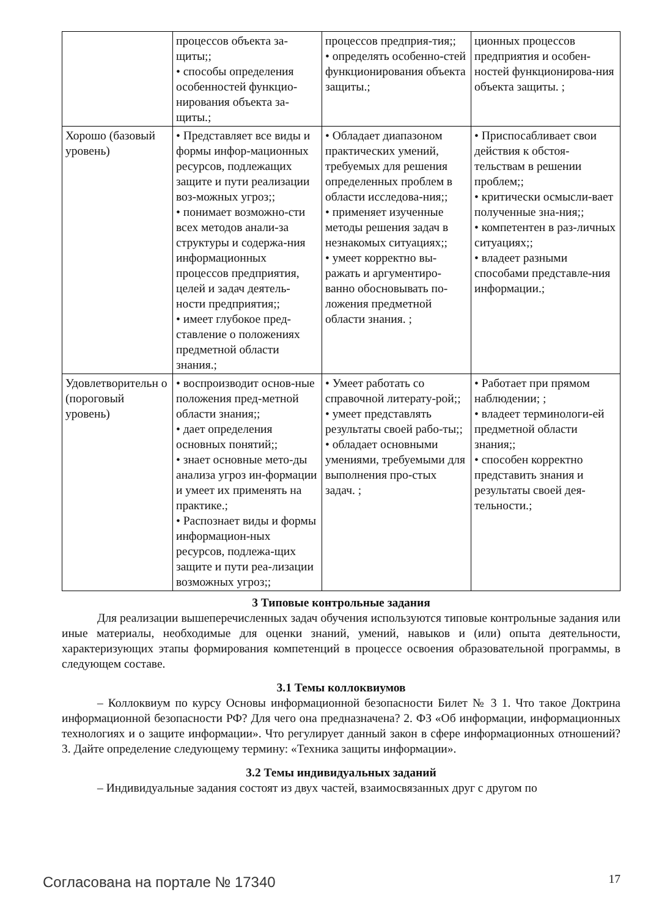| | процессов объекта за-щиты;; • способы определения особенностей функцио-нирования объекта за-щиты.; | процессов предприя-тия;; • определять особенно-стей функционирования объекта защиты.; | ционных процессов предприятия и особен-ностей функционирова-ния объекта защиты. ; |
| Хорошо (базовый уровень) | • Представляет все виды и формы инфор-мационных ресурсов, подлежащих защите и пути реализации воз-можных угроз;; • понимает возможно-сти всех методов анали-за структуры и содержа-ния информационных процессов предприятия, целей и задач деятель-ности предприятия;; • имеет глубокое пред-ставление о положениях предметной области знания.; | • Обладает диапазоном практических умений, требуемых для решения определенных проблем в области исследова-ния;; • применяет изученные методы решения задач в незнакомых ситуациях;; • умеет корректно вы-ражать и аргументиро-ванно обосновывать по-ложения предметной области знания. ; | • Приспосабливает свои действия к обстоя-тельствам в решении проблем;; • критически осмысли-вает полученные зна-ния;; • компетентен в раз-личных ситуациях;; • владеет разными способами представле-ния информации.; |
| Удовлетворительн о (пороговый уровень) | • воспроизводит основ-ные положения пред-метной области знания;; • дает определения основных понятий;; • знает основные мето-ды анализа угроз ин-формации и умеет их применять на практике.; • Распознает виды и формы информацион-ных ресурсов, подлежа-щих защите и пути реа-лизации возможных угроз;; | • Умеет работать со справочной литерату-рой;; • умеет представлять результаты своей рабо-ты;; • обладает основными умениями, требуемыми для выполнения про-стых задач. ; | • Работает при прямом наблюдении; ; • владеет терминологи-ей предметной области знания;; • способен корректно представить знания и результаты своей дея-тельности.; |
3 Типовые контрольные задания
Для реализации вышеперечисленных задач обучения используются типовые контрольные задания или иные материалы, необходимые для оценки знаний, умений, навыков и (или) опыта деятельности, характеризующих этапы формирования компетенций в процессе освоения образовательной программы, в следующем составе.
3.1 Темы коллоквиумов
– Коллоквиум по курсу Основы информационной безопасности Билет № 3 1. Что такое Доктрина информационной безопасности РФ? Для чего она предназначена? 2. ФЗ «Об информации, информационных технологиях и о защите информации». Что регулирует данный закон в сфере информационных отношений? 3. Дайте определение следующему термину: «Техника защиты информации».
3.2 Темы индивидуальных заданий
– Индивидуальные задания состоят из двух частей, взаимосвязанных друг с другом по
Согласована на портале № 17340 17